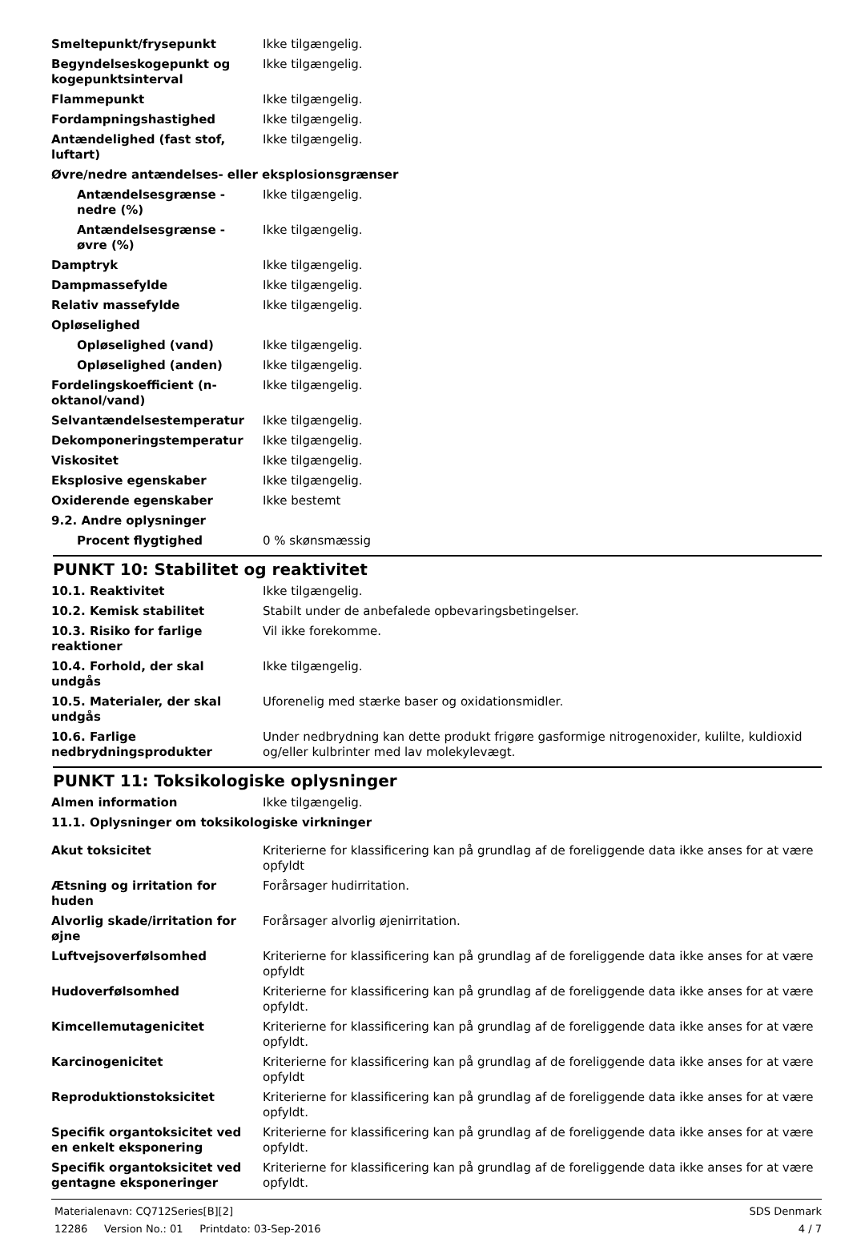| Smeltepunkt/frysepunkt | Ikke tilgængelig. |
| Begyndelseskogepunkt og kogepunktsinterval | Ikke tilgængelig. |
| Flammepunkt | Ikke tilgængelig. |
| Fordampningshastighed | Ikke tilgængelig. |
| Antændelighed (fast stof, luftart) | Ikke tilgængelig. |
| Øvre/nedre antændelses- eller eksplosionsgrænser | |
| Antændelsesgrænse - nedre (%) | Ikke tilgængelig. |
| Antændelsesgrænse - øvre (%) | Ikke tilgængelig. |
| Damptryk | Ikke tilgængelig. |
| Dampmassefylde | Ikke tilgængelig. |
| Relativ massefylde | Ikke tilgængelig. |
| Opløselighed | |
| Opløselighed (vand) | Ikke tilgængelig. |
| Opløselighed (anden) | Ikke tilgængelig. |
| Fordelingskoefficient (n-oktanol/vand) | Ikke tilgængelig. |
| Selvantændelsestemperatur | Ikke tilgængelig. |
| Dekomponeringstemperatur | Ikke tilgængelig. |
| Viskositet | Ikke tilgængelig. |
| Eksplosive egenskaber | Ikke tilgængelig. |
| Oxiderende egenskaber | Ikke bestemt |
| 9.2. Andre oplysninger | |
| Procent flygtighed | 0 % skønsmæssig |
PUNKT 10: Stabilitet og reaktivitet
| 10.1. Reaktivitet | Ikke tilgængelig. |
| 10.2. Kemisk stabilitet | Stabilt under de anbefalede opbevaringsbetingelser. |
| 10.3. Risiko for farlige reaktioner | Vil ikke forekomme. |
| 10.4. Forhold, der skal undgås | Ikke tilgængelig. |
| 10.5. Materialer, der skal undgås | Uforenelig med stærke baser og oxidationsmidler. |
| 10.6. Farlige nedbrydningsprodukter | Under nedbrydning kan dette produkt frigøre gasformige nitrogenoxider, kulilte, kuldioxid og/eller kulbrinter med lav molekylevægt. |
PUNKT 11: Toksikologiske oplysninger
| Almen information | Ikke tilgængelig. |
| 11.1. Oplysninger om toksikologiske virkninger | |
| Akut toksicitet | Kriterierne for klassificering kan på grundlag af de foreliggende data ikke anses for at være opfyldt |
| Ætsning og irritation for huden | Forårsager hudirritation. |
| Alvorlig skade/irritation for øjne | Forårsager alvorlig øjenirritation. |
| Luftvejsoverfølsomhed | Kriterierne for klassificering kan på grundlag af de foreliggende data ikke anses for at være opfyldt |
| Hudoverfølsomhed | Kriterierne for klassificering kan på grundlag af de foreliggende data ikke anses for at være opfyldt. |
| Kimcellemutagenicitet | Kriterierne for klassificering kan på grundlag af de foreliggende data ikke anses for at være opfyldt. |
| Karcinogenicitet | Kriterierne for klassificering kan på grundlag af de foreliggende data ikke anses for at være opfyldt |
| Reproduktionstoksicitet | Kriterierne for klassificering kan på grundlag af de foreliggende data ikke anses for at være opfyldt. |
| Specifik organtoksicitet ved en enkelt eksponering | Kriterierne for klassificering kan på grundlag af de foreliggende data ikke anses for at være opfyldt. |
| Specifik organtoksicitet ved gentagne eksponeringer | Kriterierne for klassificering kan på grundlag af de foreliggende data ikke anses for at være opfyldt. |
Materialenavn: CQ712Series[B][2] SDS Denmark
12286 Version No.: 01 Printdato: 03-Sep-2016 4 / 7